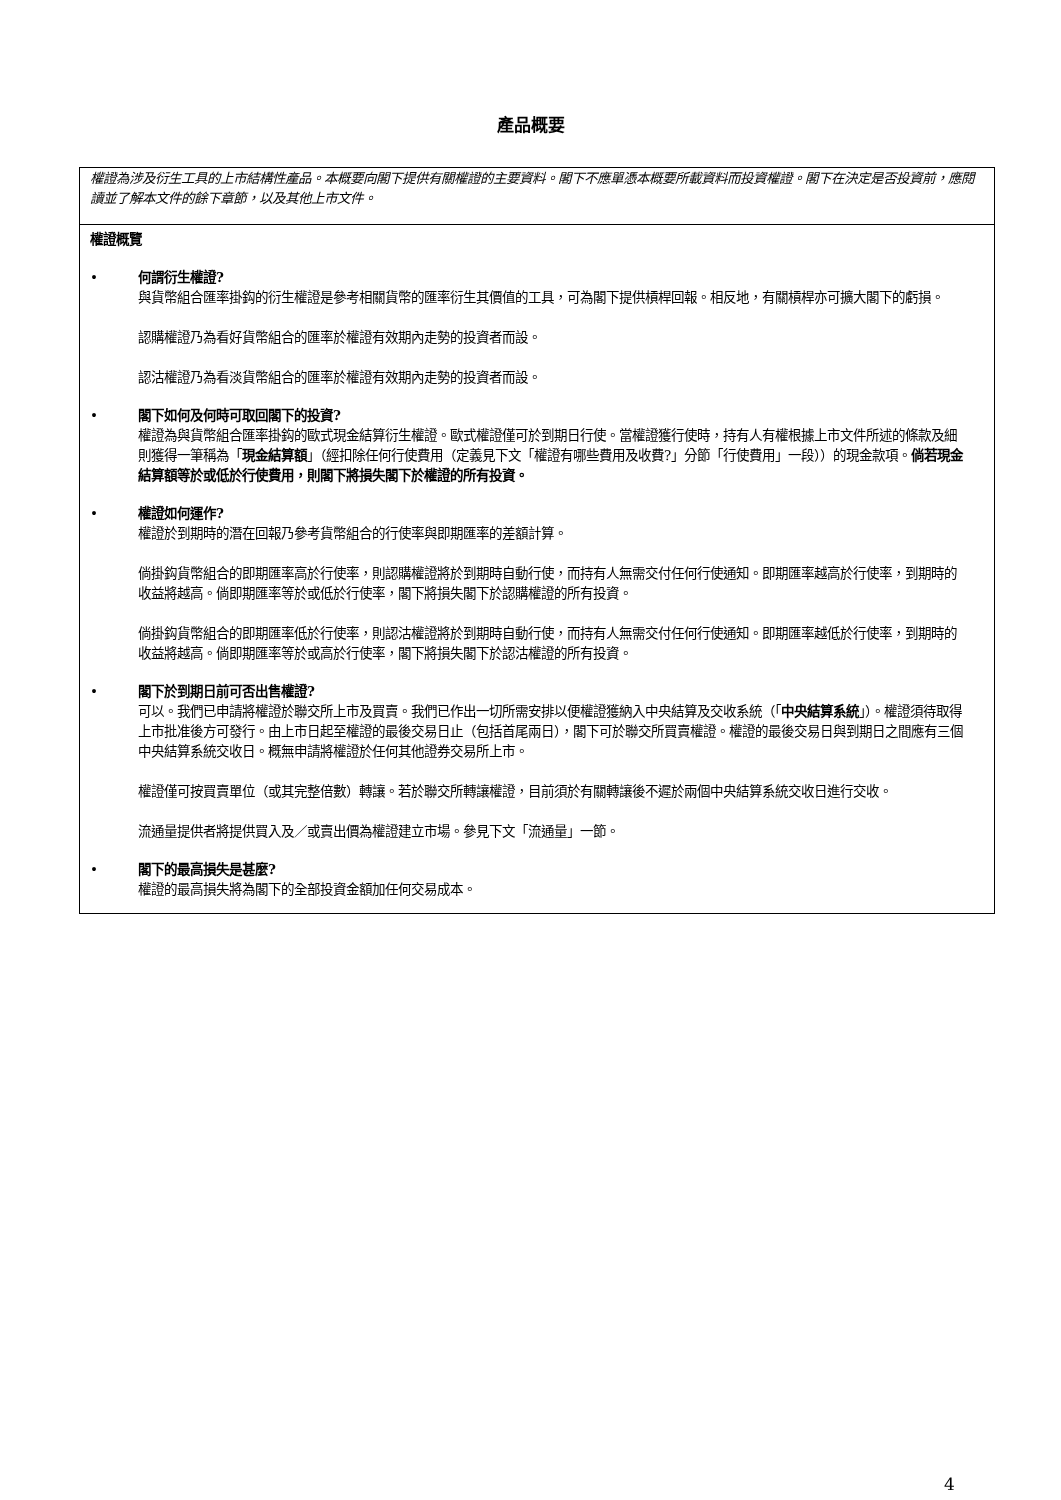產品概要
權證為涉及衍生工具的上市結構性產品。本概要向閣下提供有關權證的主要資料。閣下不應單憑本概要所載資料而投資權證。閣下在決定是否投資前，應閱讀並了解本文件的餘下章節，以及其他上市文件。
權證概覽
• 何謂衍生權證?
與貨幣組合匯率掛鈎的衍生權證是參考相關貨幣的匯率衍生其價值的工具，可為閣下提供槓桿回報。相反地，有關槓桿亦可擴大閣下的虧損。
認購權證乃為看好貨幣組合的匯率於權證有效期內走勢的投資者而設。
認沽權證乃為看淡貨幣組合的匯率於權證有效期內走勢的投資者而設。
• 閣下如何及何時可取回閣下的投資?
權證為與貨幣組合匯率掛鈎的歐式現金結算衍生權證。歐式權證僅可於到期日行使。當權證獲行使時，持有人有權根據上市文件所述的條款及細則獲得一筆稱為「現金結算額」（經扣除任何行使費用（定義見下文「權證有哪些費用及收費?」分節「行使費用」一段））的現金款項。倘若現金結算額等於或低於行使費用，則閣下將損失閣下於權證的所有投資。
• 權證如何運作?
權證於到期時的潛在回報乃參考貨幣組合的行使率與即期匯率的差額計算。
倘掛鈎貨幣組合的即期匯率高於行使率，則認購權證將於到期時自動行使，而持有人無需交付任何行使通知。即期匯率越高於行使率，到期時的收益將越高。倘即期匯率等於或低於行使率，閣下將損失閣下於認購權證的所有投資。
倘掛鈎貨幣組合的即期匯率低於行使率，則認沽權證將於到期時自動行使，而持有人無需交付任何行使通知。即期匯率越低於行使率，到期時的收益將越高。倘即期匯率等於或高於行使率，閣下將損失閣下於認沽權證的所有投資。
• 閣下於到期日前可否出售權證?
可以。我們已申請將權證於聯交所上市及買賣。我們已作出一切所需安排以便權證獲納入中央結算及交收系統（「中央結算系統」）。權證須待取得上市批准後方可發行。由上市日起至權證的最後交易日止（包括首尾兩日），閣下可於聯交所買賣權證。權證的最後交易日與到期日之間應有三個中央結算系統交收日。概無申請將權證於任何其他證券交易所上市。
權證僅可按買賣單位（或其完整倍數）轉讓。若於聯交所轉讓權證，目前須於有關轉讓後不遲於兩個中央結算系統交收日進行交收。
流通量提供者將提供買入及／或賣出價為權證建立市場。參見下文「流通量」一節。
• 閣下的最高損失是甚麼?
權證的最高損失將為閣下的全部投資金額加任何交易成本。
4